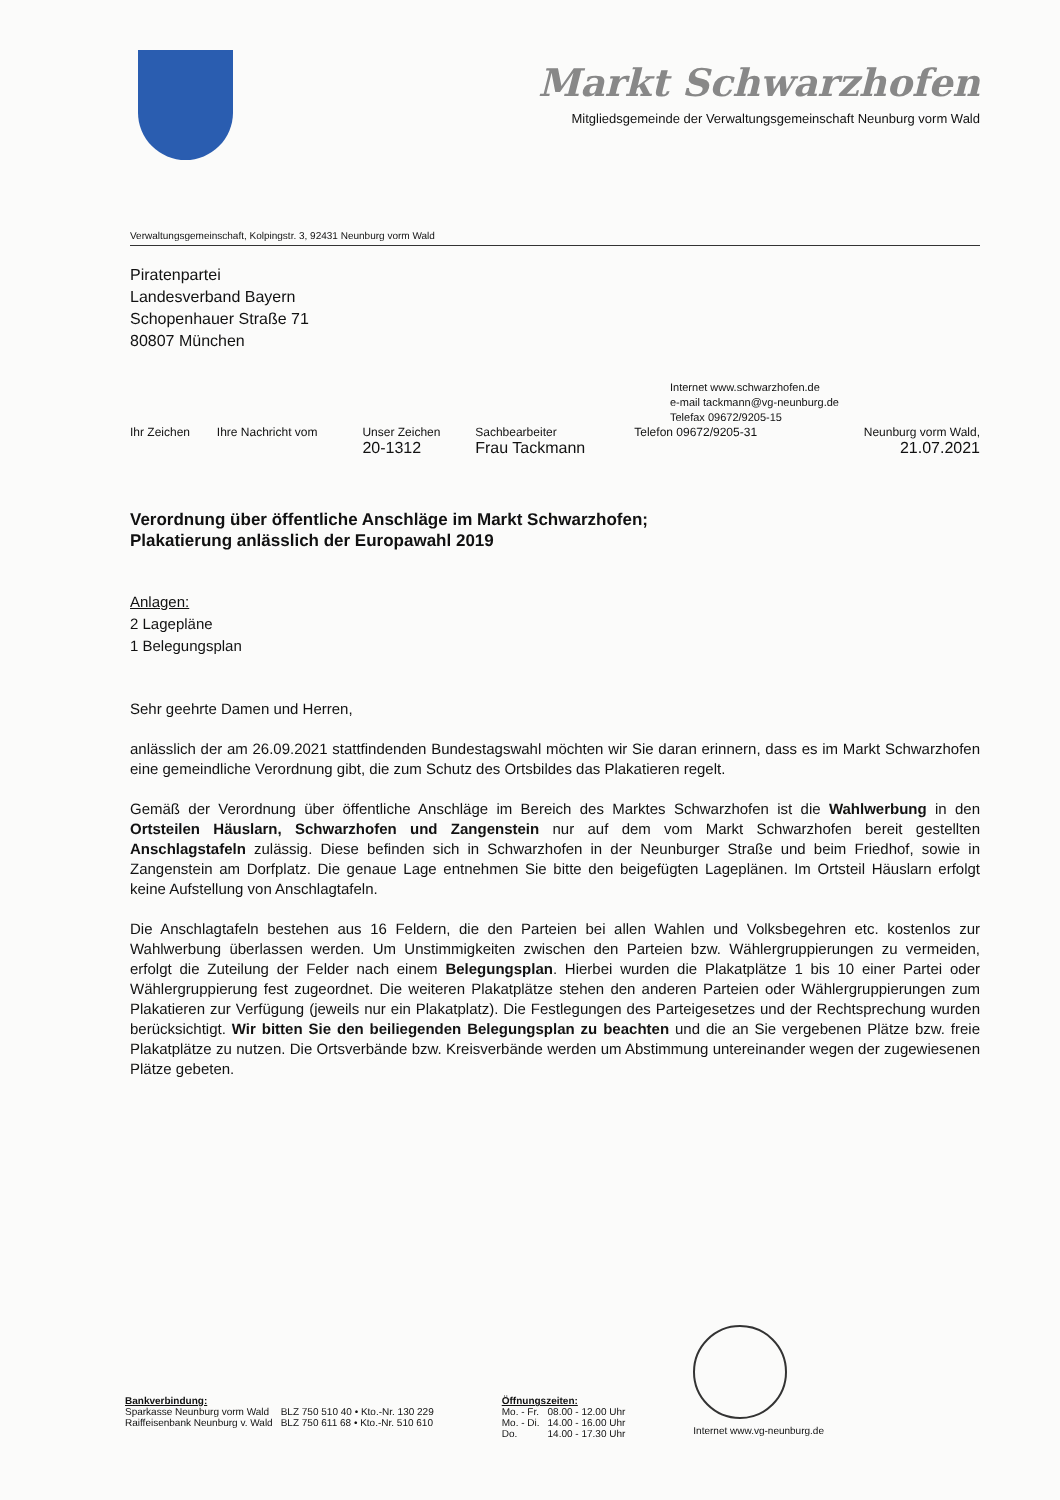Markt Schwarzhofen
Mitgliedsgemeinde der Verwaltungsgemeinschaft Neunburg vorm Wald
Verwaltungsgemeinschaft, Kolpingstr. 3, 92431 Neunburg vorm Wald
Piratenpartei
Landesverband Bayern
Schopenhauer Straße 71
80807 München
Internet www.schwarzhofen.de
e-mail tackmann@vg-neunburg.de
Telefax 09672/9205-15
| Ihr Zeichen | Ihre Nachricht vom | Unser Zeichen 20-1312 | Sachbearbeiter Frau Tackmann | Telefon 09672/9205-31 | Neunburg vorm Wald, 21.07.2021 |
Verordnung über öffentliche Anschläge im Markt Schwarzhofen;
Plakatierung anlässlich der Europawahl 2019
Anlagen:
2 Lagepläne
1 Belegungsplan
Sehr geehrte Damen und Herren,
anlässlich der am 26.09.2021 stattfindenden Bundestagswahl möchten wir Sie daran erinnern, dass es im Markt Schwarzhofen eine gemeindliche Verordnung gibt, die zum Schutz des Ortsbildes das Plakatieren regelt.
Gemäß der Verordnung über öffentliche Anschläge im Bereich des Marktes Schwarzhofen ist die Wahlwerbung in den Ortsteilen Häuslarn, Schwarzhofen und Zangenstein nur auf dem vom Markt Schwarzhofen bereit gestellten Anschlagstafeln zulässig. Diese befinden sich in Schwarzhofen in der Neunburger Straße und beim Friedhof, sowie in Zangenstein am Dorfplatz. Die genaue Lage entnehmen Sie bitte den beigefügten Lageplänen. Im Ortsteil Häuslarn erfolgt keine Aufstellung von Anschlagtafeln.
Die Anschlagtafeln bestehen aus 16 Feldern, die den Parteien bei allen Wahlen und Volksbegehren etc. kostenlos zur Wahlwerbung überlassen werden. Um Unstimmigkeiten zwischen den Parteien bzw. Wählergruppierungen zu vermeiden, erfolgt die Zuteilung der Felder nach einem Belegungsplan. Hierbei wurden die Plakatplätze 1 bis 10 einer Partei oder Wählergruppierung fest zugeordnet. Die weiteren Plakatplätze stehen den anderen Parteien oder Wählergruppierungen zum Plakatieren zur Verfügung (jeweils nur ein Plakatplatz). Die Festlegungen des Parteigesetzes und der Rechtsprechung wurden berücksichtigt. Wir bitten Sie den beiliegenden Belegungsplan zu beachten und die an Sie vergebenen Plätze bzw. freie Plakatplätze zu nutzen. Die Ortsverbände bzw. Kreisverbände werden um Abstimmung untereinander wegen der zugewiesenen Plätze gebeten.
Bankverbindung:
| Sparkasse Neunburg vorm Wald | BLZ 750 510 40 • Kto.-Nr. 130 229 |
| Raiffeisenbank Neunburg v. Wald | BLZ 750 611 68 • Kto.-Nr. 510 610 |
Öffnungszeiten:
| Mo. - Fr. | 08.00 - 12.00 Uhr |
| Mo. - Di. | 14.00 - 16.00 Uhr |
| Do. | 14.00 - 17.30 Uhr |
Internet www.vg-neunburg.de